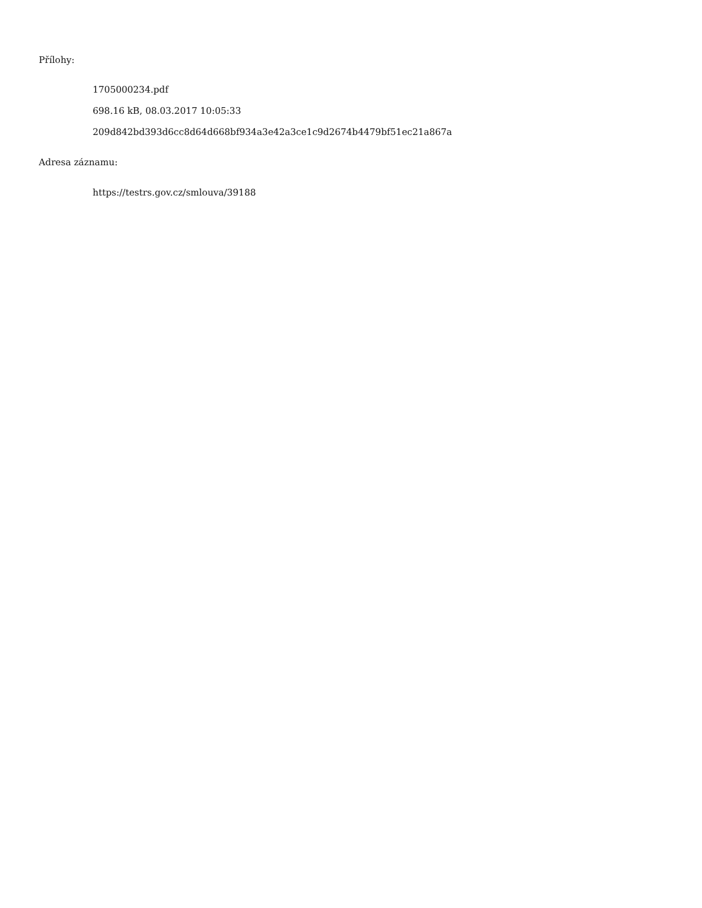Přílohy:
1705000234.pdf
698.16 kB, 08.03.2017 10:05:33
209d842bd393d6cc8d64d668bf934a3e42a3ce1c9d2674b4479bf51ec21a867a
Adresa záznamu:
https://testrs.gov.cz/smlouva/39188